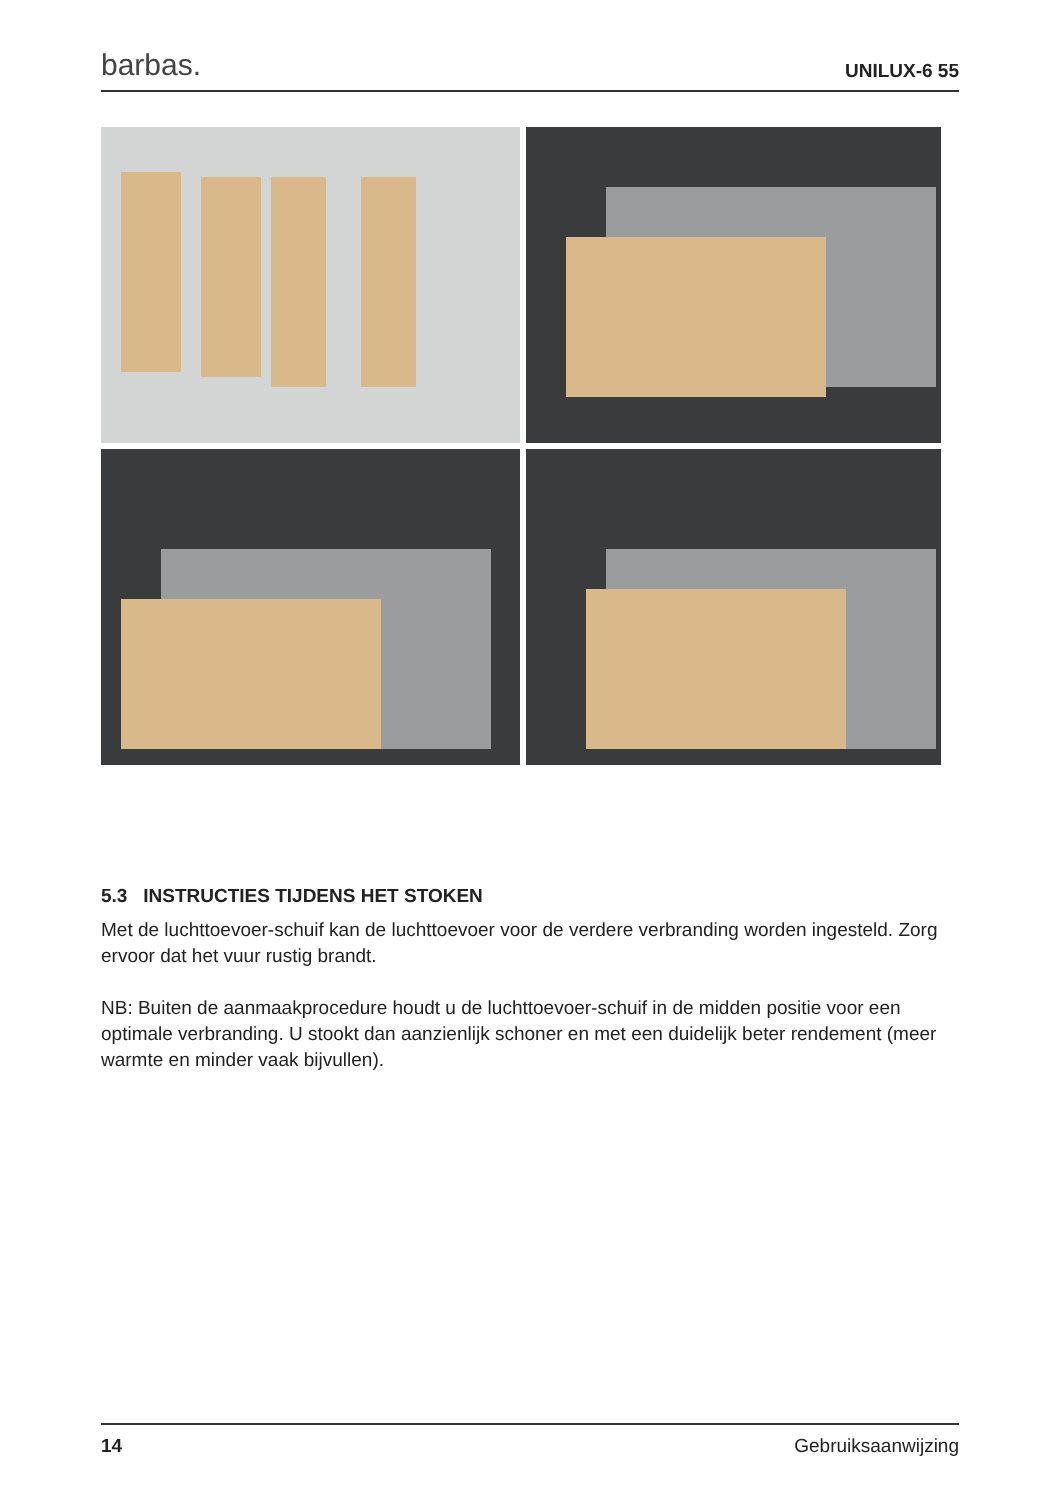barbas. UNILUX-6 55
5.3 INSTRUCTIES TIJDENS HET STOKEN
Met de luchttoevoer-schuif kan de luchttoevoer voor de verdere verbranding worden ingesteld. Zorg ervoor dat het vuur rustig brandt.
NB: Buiten de aanmaakprocedure houdt u de luchttoevoer-schuif in de midden positie voor een optimale verbranding. U stookt dan aanzienlijk schoner en met een duidelijk beter rendement (meer warmte en minder vaak bijvullen).
14 Gebruiksaanwijzing